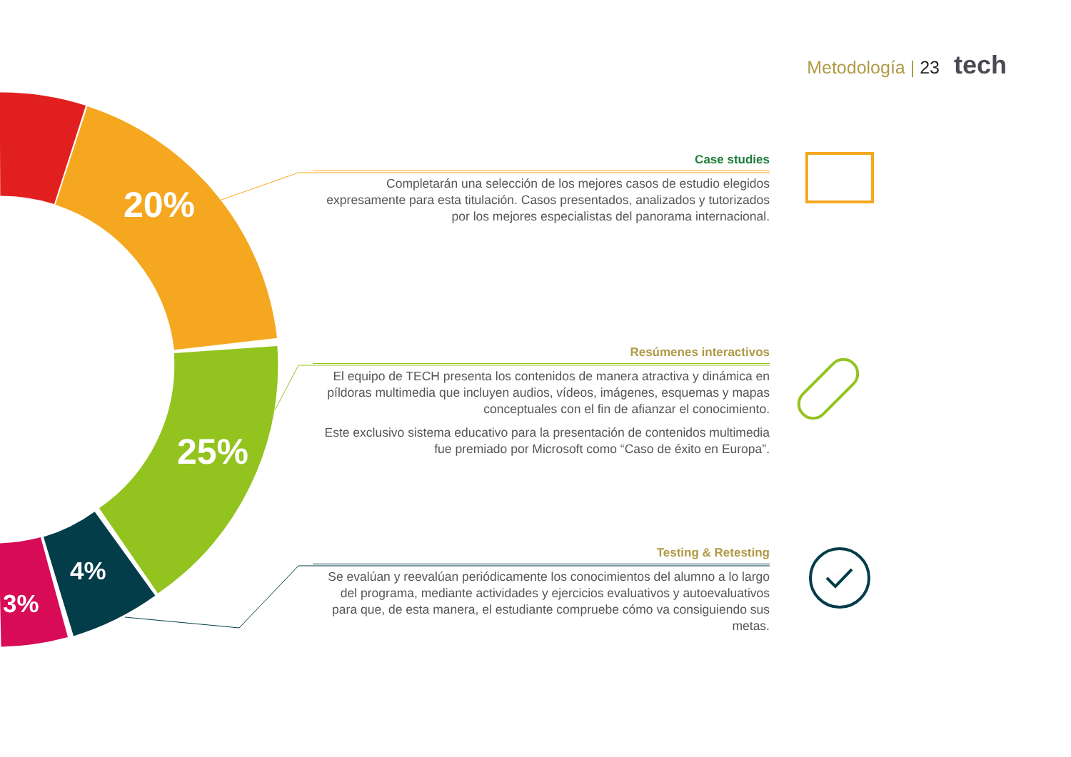Metodología | 23 tech
20%
25%
4%
3%
Case studies
Completarán una selección de los mejores casos de estudio elegidos expresamente para esta titulación. Casos presentados, analizados y tutorizados por los mejores especialistas del panorama internacional.
Resúmenes interactivos
El equipo de TECH presenta los contenidos de manera atractiva y dinámica en píldoras multimedia que incluyen audios, vídeos, imágenes, esquemas y mapas conceptuales con el fin de afianzar el conocimiento.
Este exclusivo sistema educativo para la presentación de contenidos multimedia fue premiado por Microsoft como “Caso de éxito en Europa”.
Testing & Retesting
Se evalúan y reevalúan periódicamente los conocimientos del alumno a lo largo del programa, mediante actividades y ejercicios evaluativos y autoevaluativos para que, de esta manera, el estudiante compruebe cómo va consiguiendo sus metas.